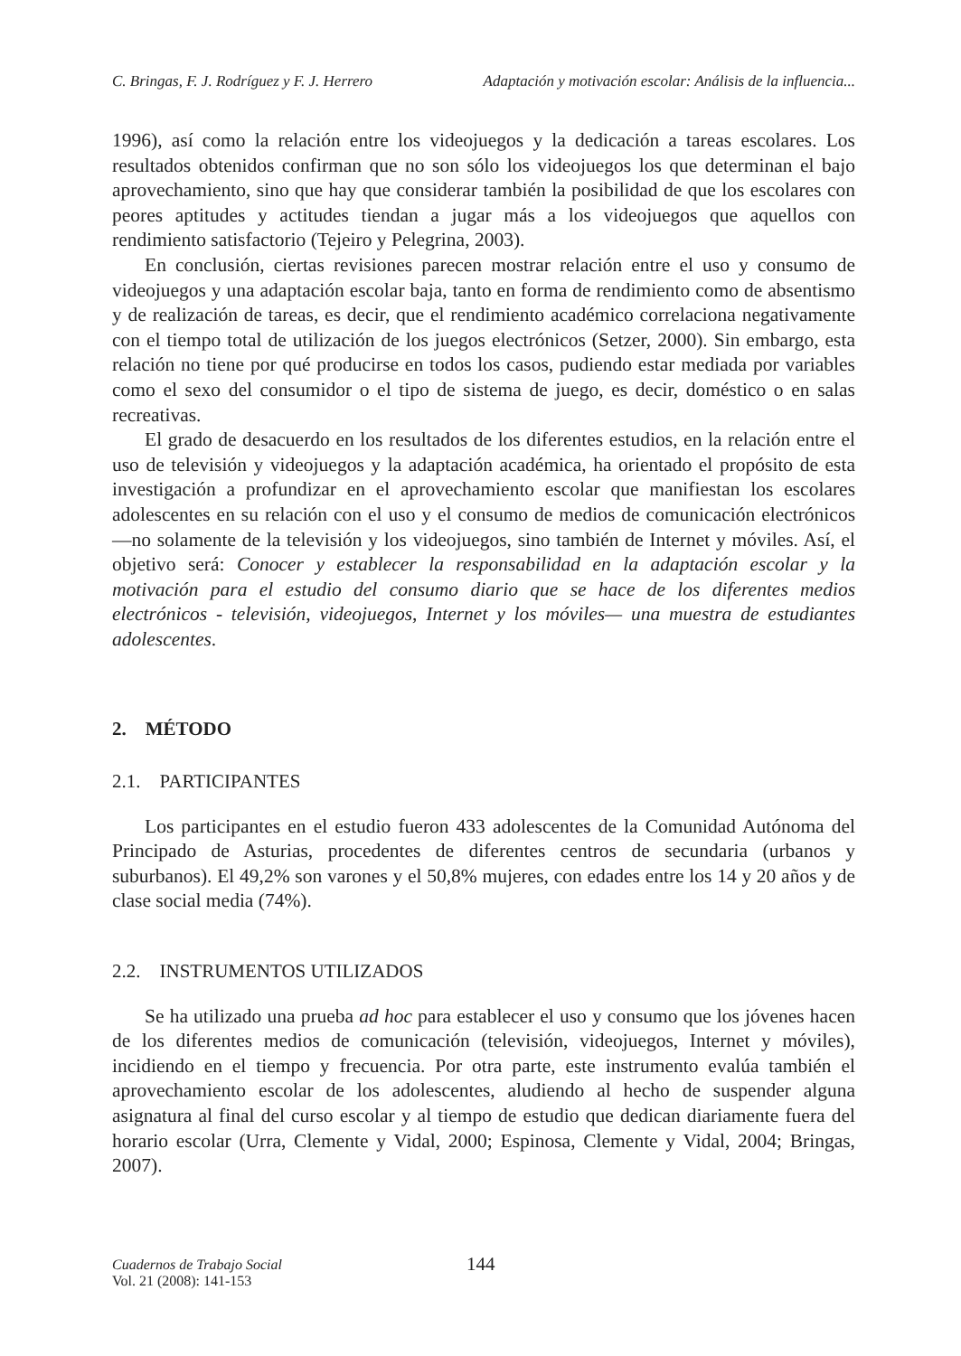C. Bringas, F. J. Rodríguez y F. J. Herrero Adaptación y motivación escolar: Análisis de la influencia...
1996), así como la relación entre los videojuegos y la dedicación a tareas escolares. Los resultados obtenidos confirman que no son sólo los videojuegos los que determinan el bajo aprovechamiento, sino que hay que considerar también la posibilidad de que los escolares con peores aptitudes y actitudes tiendan a jugar más a los videojuegos que aquellos con rendimiento satisfactorio (Tejeiro y Pelegrina, 2003).
En conclusión, ciertas revisiones parecen mostrar relación entre el uso y consumo de videojuegos y una adaptación escolar baja, tanto en forma de rendimiento como de absentismo y de realización de tareas, es decir, que el rendimiento académico correlaciona negativamente con el tiempo total de utilización de los juegos electrónicos (Setzer, 2000). Sin embargo, esta relación no tiene por qué producirse en todos los casos, pudiendo estar mediada por variables como el sexo del consumidor o el tipo de sistema de juego, es decir, doméstico o en salas recreativas.
El grado de desacuerdo en los resultados de los diferentes estudios, en la relación entre el uso de televisión y videojuegos y la adaptación académica, ha orientado el propósito de esta investigación a profundizar en el aprovechamiento escolar que manifiestan los escolares adolescentes en su relación con el uso y el consumo de medios de comunicación electrónicos —no solamente de la televisión y los videojuegos, sino también de Internet y móviles. Así, el objetivo será: Conocer y establecer la responsabilidad en la adaptación escolar y la motivación para el estudio del consumo diario que se hace de los diferentes medios electrónicos - televisión, videojuegos, Internet y los móviles— una muestra de estudiantes adolescentes.
2. MÉTODO
2.1. PARTICIPANTES
Los participantes en el estudio fueron 433 adolescentes de la Comunidad Autónoma del Principado de Asturias, procedentes de diferentes centros de secundaria (urbanos y suburbanos). El 49,2% son varones y el 50,8% mujeres, con edades entre los 14 y 20 años y de clase social media (74%).
2.2. INSTRUMENTOS UTILIZADOS
Se ha utilizado una prueba ad hoc para establecer el uso y consumo que los jóvenes hacen de los diferentes medios de comunicación (televisión, videojuegos, Internet y móviles), incidiendo en el tiempo y frecuencia. Por otra parte, este instrumento evalúa también el aprovechamiento escolar de los adolescentes, aludiendo al hecho de suspender alguna asignatura al final del curso escolar y al tiempo de estudio que dedican diariamente fuera del horario escolar (Urra, Clemente y Vidal, 2000; Espinosa, Clemente y Vidal, 2004; Bringas, 2007).
Cuadernos de Trabajo Social
Vol. 21 (2008): 141-153
144